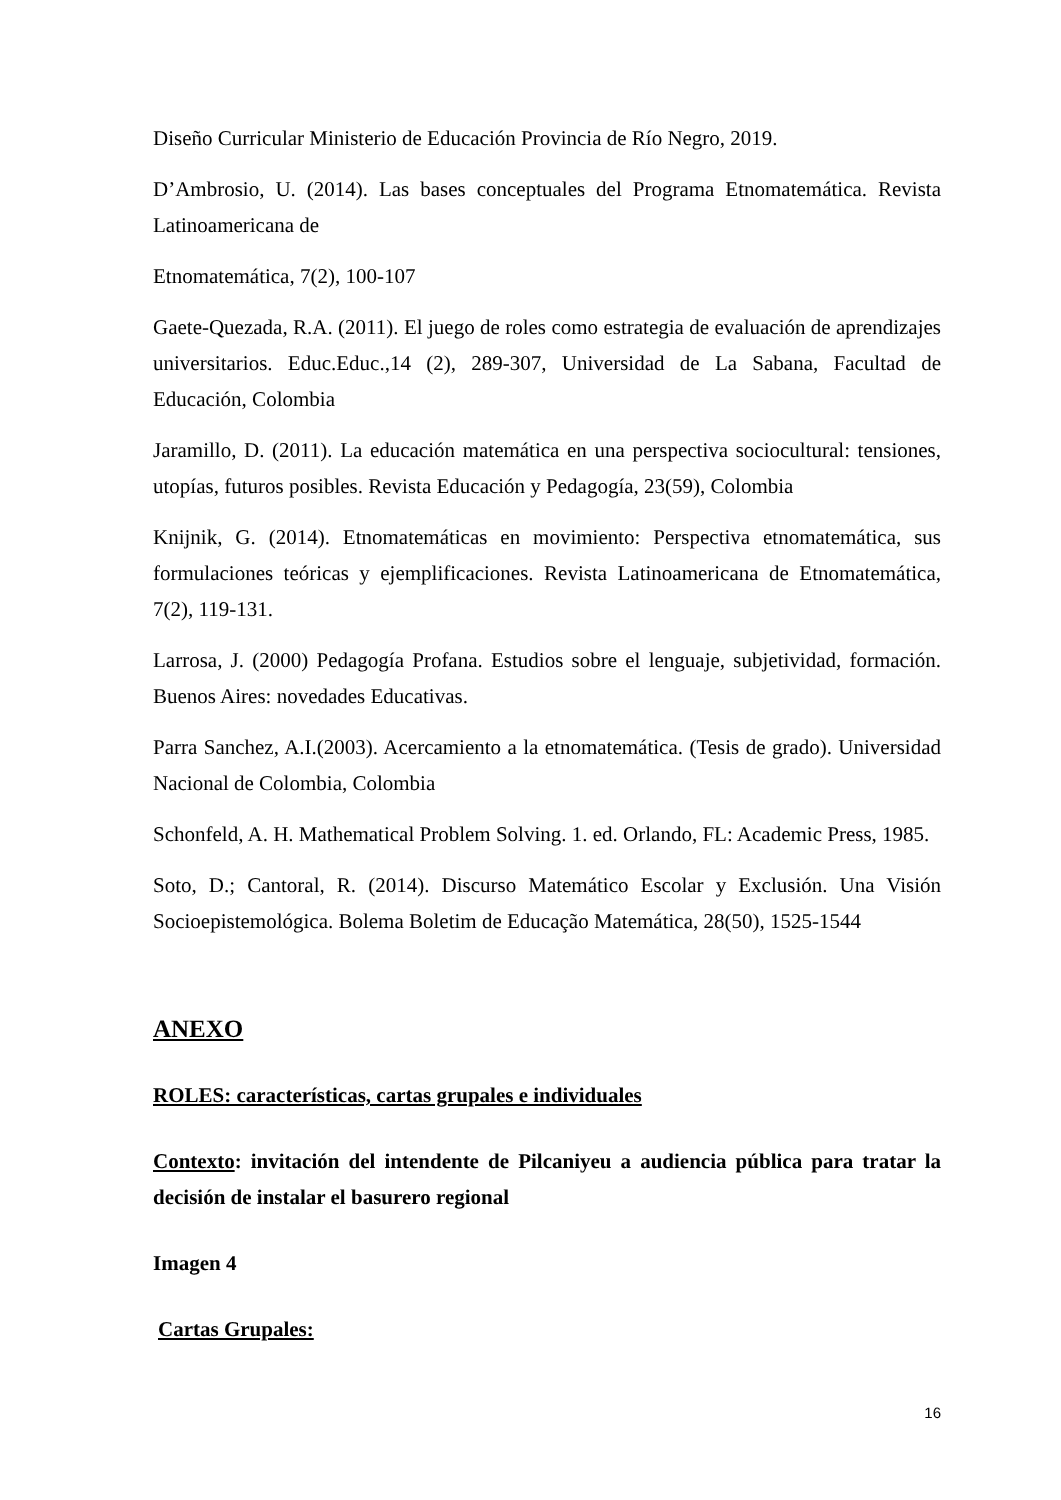Diseño Curricular Ministerio de Educación Provincia de Río Negro, 2019.
D’Ambrosio, U. (2014). Las bases conceptuales del Programa Etnomatemática. Revista Latinoamericana de
Etnomatemática, 7(2), 100-107
Gaete-Quezada, R.A. (2011). El juego de roles como estrategia de evaluación de aprendizajes universitarios. Educ.Educ.,14 (2), 289-307, Universidad de La Sabana, Facultad de Educación, Colombia
Jaramillo, D. (2011). La educación matemática en una perspectiva sociocultural: tensiones, utopías, futuros posibles. Revista Educación y Pedagogía, 23(59), Colombia
Knijnik, G. (2014). Etnomatemáticas en movimiento: Perspectiva etnomatemática, sus formulaciones teóricas y ejemplificaciones. Revista Latinoamericana de Etnomatemática, 7(2), 119-131.
Larrosa, J. (2000) Pedagogía Profana. Estudios sobre el lenguaje, subjetividad, formación. Buenos Aires: novedades Educativas.
Parra Sanchez, A.I.(2003). Acercamiento a la etnomatemática. (Tesis de grado). Universidad Nacional de Colombia, Colombia
Schonfeld, A. H. Mathematical Problem Solving. 1. ed. Orlando, FL: Academic Press, 1985.
Soto, D.; Cantoral, R. (2014). Discurso Matemático Escolar y Exclusión. Una Visión Socioepistemológica. Bolema Boletim de Educação Matemática, 28(50), 1525-1544
ANEXO
ROLES: características, cartas grupales e individuales
Contexto: invitación del intendente de Pilcaniyeu a audiencia pública para tratar la decisión de instalar el basurero regional
Imagen 4
Cartas Grupales:
16